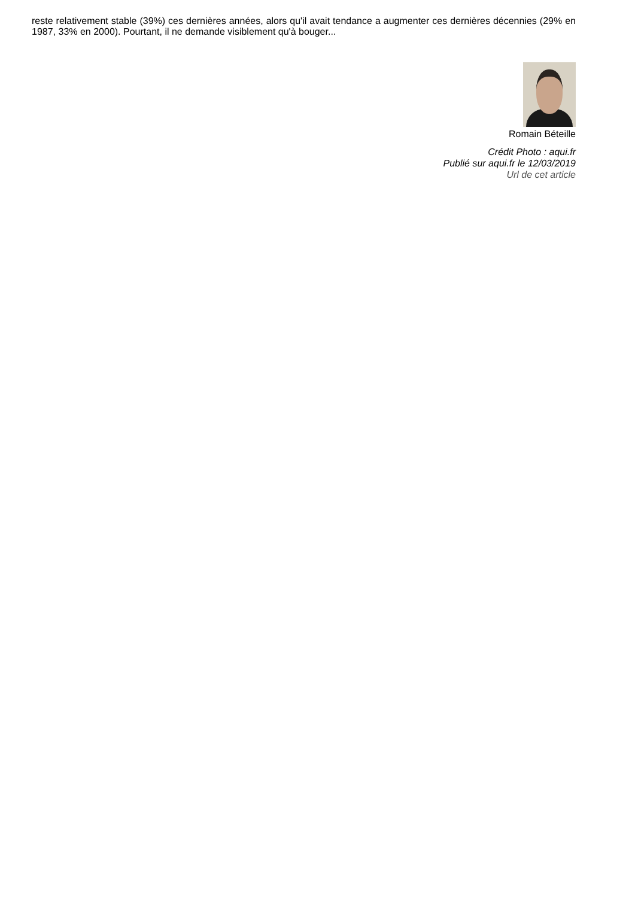reste relativement stable (39%) ces dernières années, alors qu'il avait tendance a augmenter ces dernières décennies (29% en 1987, 33% en 2000). Pourtant, il ne demande visiblement qu'à bouger...
Romain Béteille
Crédit Photo : aqui.fr
Publié sur aqui.fr le 12/03/2019
Url de cet article